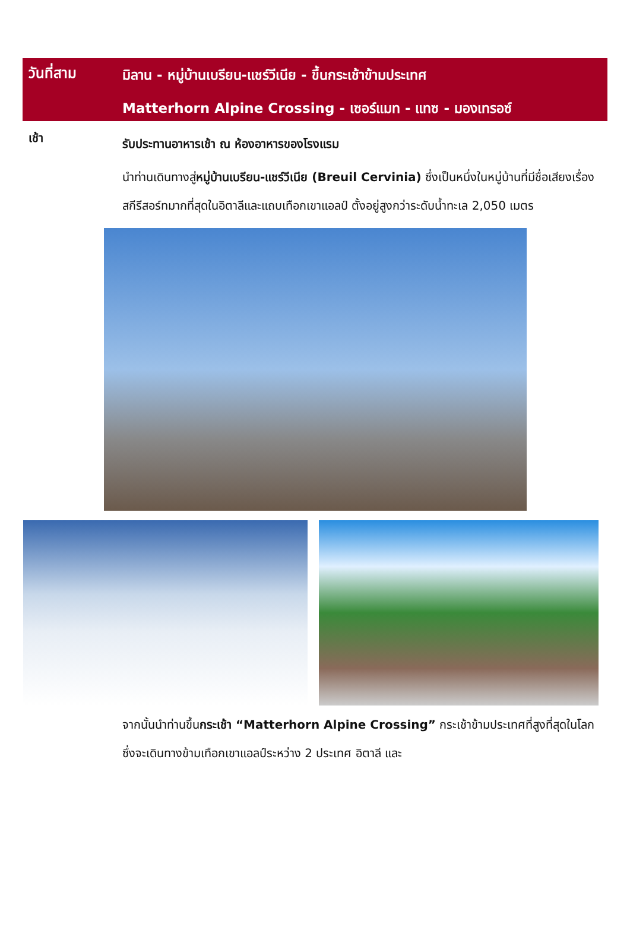วันที่สาม
มิลาน - หมู่บ้านเบรียน-แชร์วีเนีย - ขึ้นกระเช้าข้ามประเทศ
Matterhorn Alpine Crossing - เซอร์แมท - แทซ - มองเทรอซ์
เช้า
รับประทานอาหารเช้า ณ ห้องอาหารของโรงแรม
นำท่านเดินทางสู่หมู่บ้านเบรียน-แชร์วีเนีย (Breuil Cervinia) ซึ่งเป็นหนึ่งในหมู่บ้านที่มีชื่อเสียงเรื่องสกีรีสอร์ทมากที่สุดในอิตาลีและแถบเทือกเขาแอลป์ ตั้งอยู่สูงกว่าระดับน้ำทะเล 2,050 เมตร
จากนั้นนำท่านขึ้นกระเช้า “Matterhorn Alpine Crossing” กระเช้าข้ามประเทศที่สูงที่สุดในโลก ซึ่งจะเดินทางข้ามเทือกเขาแอลป์ระหว่าง 2 ประเทศ อิตาลี และ